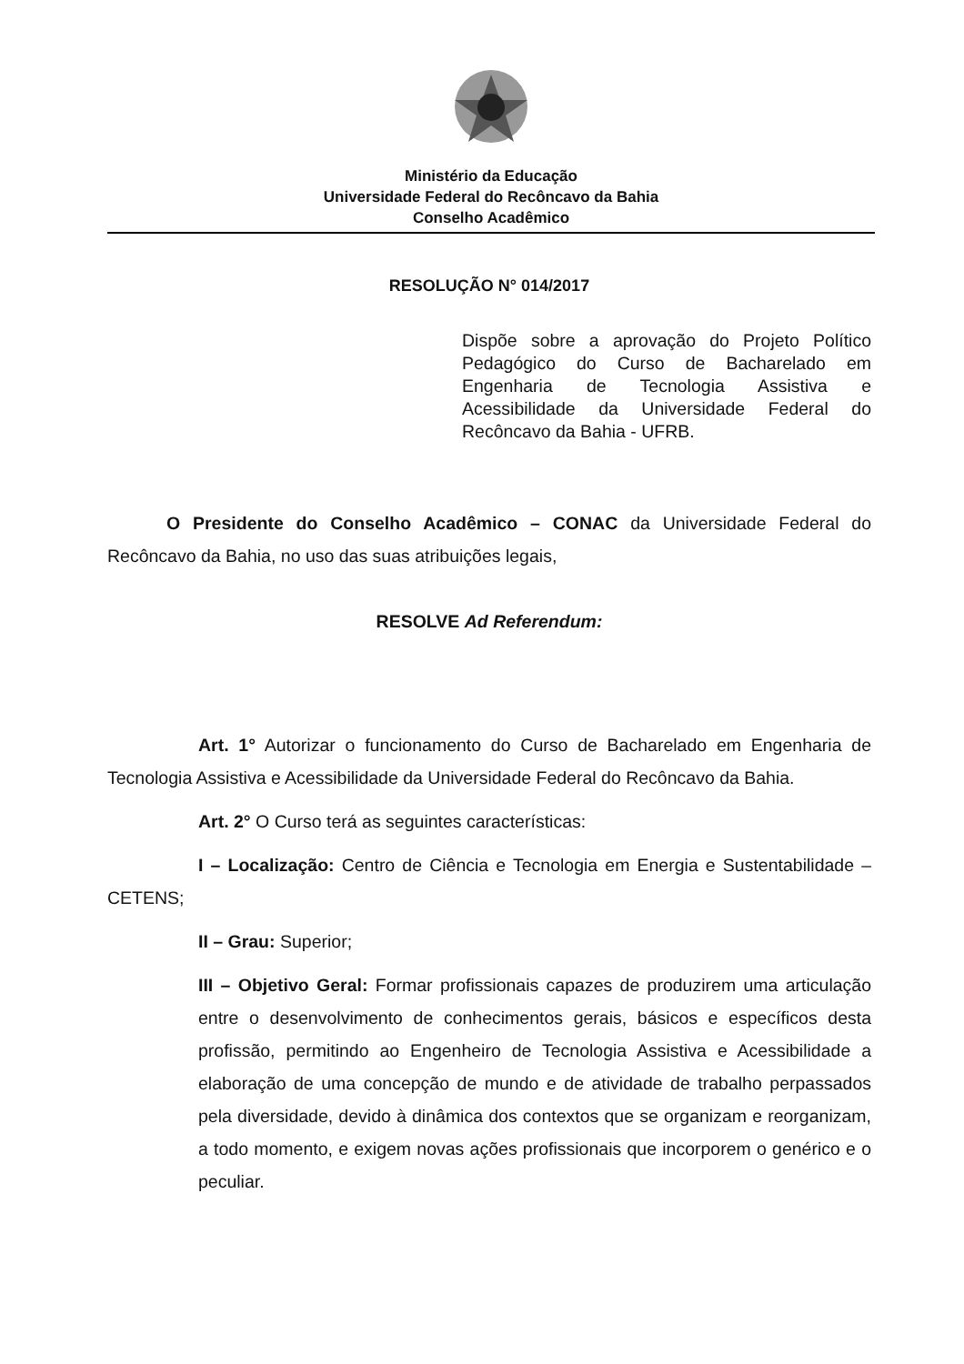Ministério da Educação
Universidade Federal do Recôncavo da Bahia
Conselho Acadêmico
RESOLUÇÃO N° 014/2017
Dispõe sobre a aprovação do Projeto Político Pedagógico do Curso de Bacharelado em Engenharia de Tecnologia Assistiva e Acessibilidade da Universidade Federal do Recôncavo da Bahia - UFRB.
O Presidente do Conselho Acadêmico – CONAC da Universidade Federal do Recôncavo da Bahia, no uso das suas atribuições legais,
RESOLVE Ad Referendum:
Art. 1° Autorizar o funcionamento do Curso de Bacharelado em Engenharia de Tecnologia Assistiva e Acessibilidade da Universidade Federal do Recôncavo da Bahia.
Art. 2° O Curso terá as seguintes características:
I – Localização: Centro de Ciência e Tecnologia em Energia e Sustentabilidade – CETENS;
II – Grau: Superior;
III – Objetivo Geral: Formar profissionais capazes de produzirem uma articulação entre o desenvolvimento de conhecimentos gerais, básicos e específicos desta profissão, permitindo ao Engenheiro de Tecnologia Assistiva e Acessibilidade a elaboração de uma concepção de mundo e de atividade de trabalho perpassados pela diversidade, devido à dinâmica dos contextos que se organizam e reorganizam, a todo momento, e exigem novas ações profissionais que incorporem o genérico e o peculiar.